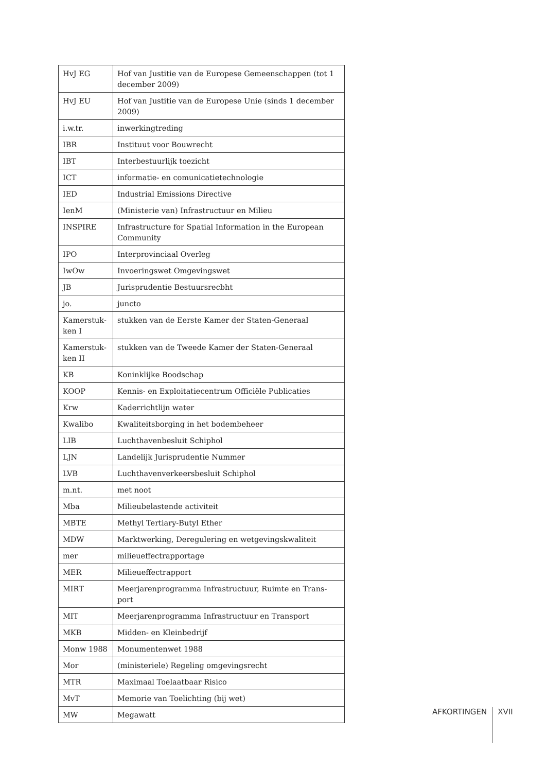| HvJ EG | Hof van Justitie van de Europese Gemeenschappen (tot 1 december 2009) |
| HvJ EU | Hof van Justitie van de Europese Unie (sinds 1 december 2009) |
| i.w.tr. | inwerkingtreding |
| IBR | Instituut voor Bouwrecht |
| IBT | Interbestuurlijk toezicht |
| ICT | informatie- en comunicatietechnologie |
| IED | Industrial Emissions Directive |
| IenM | (Ministerie van) Infrastructuur en Milieu |
| INSPIRE | Infrastructure for Spatial Information in the European Community |
| IPO | Interprovinciaal Overleg |
| IwOw | Invoeringswet Omgevingswet |
| JB | Jurisprudentie Bestuursrecbht |
| jo. | juncto |
| Kamerstuk-ken I | stukken van de Eerste Kamer der Staten-Generaal |
| Kamerstuk-ken II | stukken van de Tweede Kamer der Staten-Generaal |
| KB | Koninklijke Boodschap |
| KOOP | Kennis- en Exploitatiecentrum Officiële Publicaties |
| Krw | Kaderrichtlijn water |
| Kwalibo | Kwaliteitsborging in het bodembeheer |
| LIB | Luchthavenbesluit Schiphol |
| LJN | Landelijk Jurisprudentie Nummer |
| LVB | Luchthavenverkeersbesluit Schiphol |
| m.nt. | met noot |
| Mba | Milieubelastende activiteit |
| MBTE | Methyl Tertiary-Butyl Ether |
| MDW | Marktwerking, Deregulering en wetgevingskwaliteit |
| mer | milieueffectrapportage |
| MER | Milieueffectrapport |
| MIRT | Meerjarenprogramma Infrastructuur, Ruimte en Trans-port |
| MIT | Meerjarenprogramma Infrastructuur en Transport |
| MKB | Midden- en Kleinbedrijf |
| Monw 1988 | Monumentenwet 1988 |
| Mor | (ministeriele) Regeling omgevingsrecht |
| MTR | Maximaal Toelaatbaar Risico |
| MvT | Memorie van Toelichting (bij wet) |
| MW | Megawatt |
AFKORTINGEN XVII